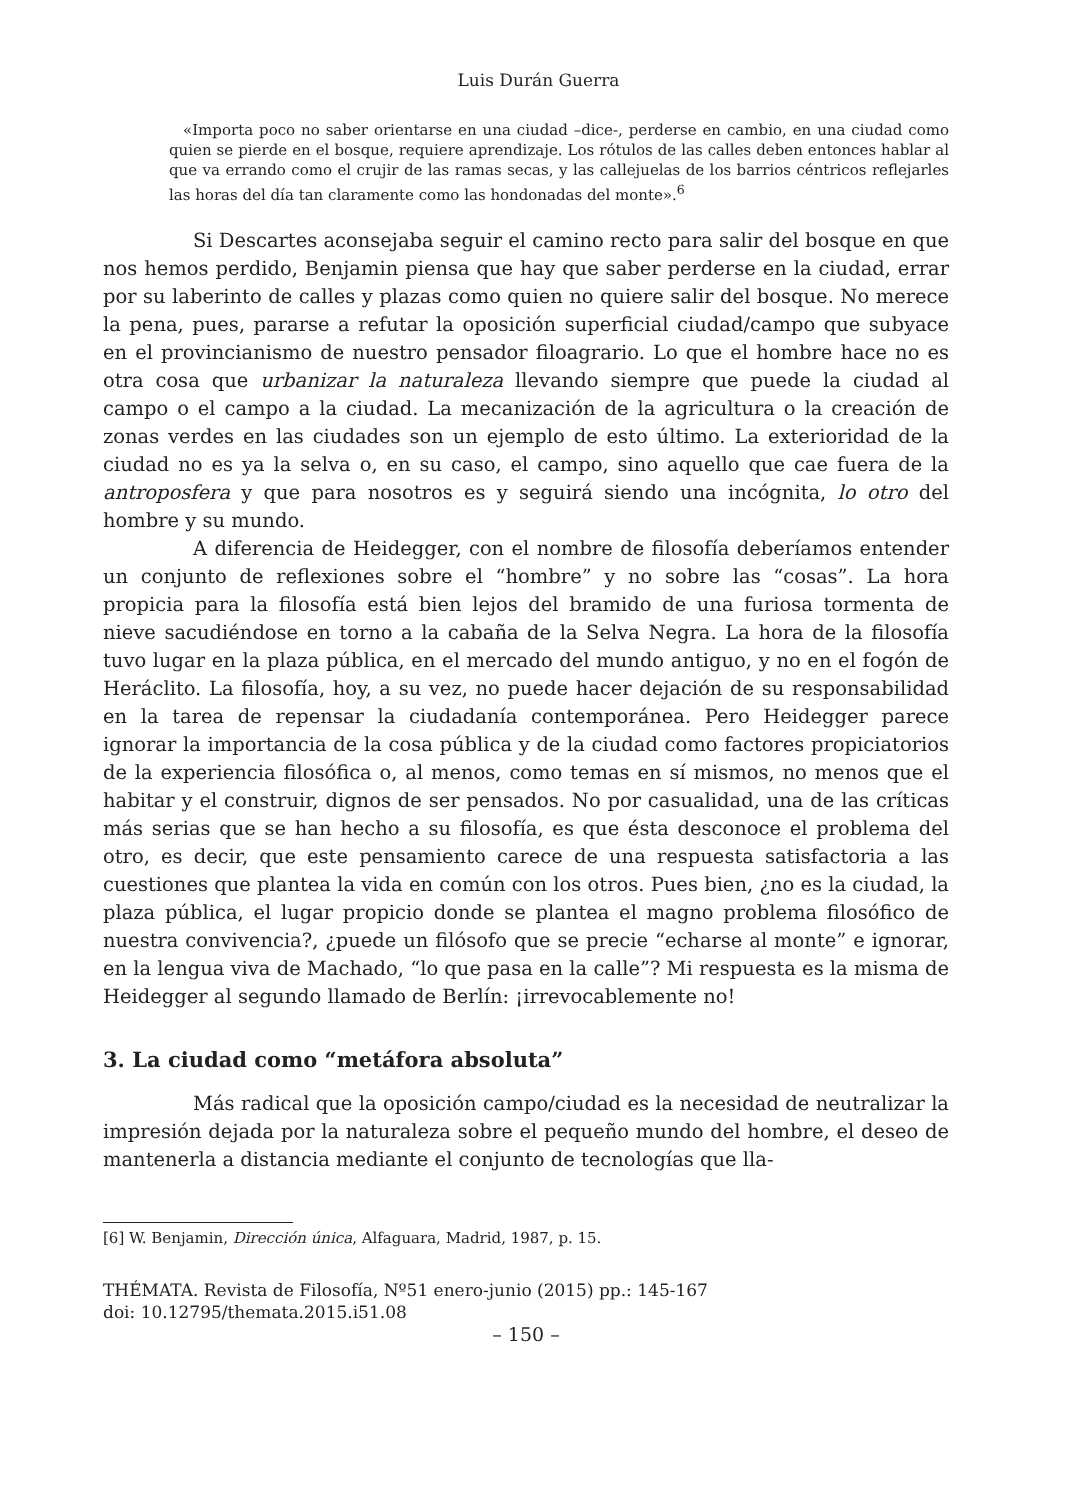Luis Durán Guerra
«Importa poco no saber orientarse en una ciudad –dice-, perderse en cambio, en una ciudad como quien se pierde en el bosque, requiere aprendizaje. Los rótulos de las calles deben entonces hablar al que va errando como el crujir de las ramas secas, y las callejuelas de los barrios céntricos reflejarles las horas del día tan claramente como las hondonadas del monte».<sup>6</sup>
Si Descartes aconsejaba seguir el camino recto para salir del bosque en que nos hemos perdido, Benjamin piensa que hay que saber perderse en la ciudad, errar por su laberinto de calles y plazas como quien no quiere salir del bosque. No merece la pena, pues, pararse a refutar la oposición superficial ciudad/campo que subyace en el provincianismo de nuestro pensador filoagrario. Lo que el hombre hace no es otra cosa que urbanizar la naturaleza llevando siempre que puede la ciudad al campo o el campo a la ciudad. La mecanización de la agricultura o la creación de zonas verdes en las ciudades son un ejemplo de esto último. La exterioridad de la ciudad no es ya la selva o, en su caso, el campo, sino aquello que cae fuera de la antroposfera y que para nosotros es y seguirá siendo una incógnita, lo otro del hombre y su mundo.
A diferencia de Heidegger, con el nombre de filosofía deberíamos entender un conjunto de reflexiones sobre el “hombre” y no sobre las “cosas”. La hora propicia para la filosofía está bien lejos del bramido de una furiosa tormenta de nieve sacudiéndose en torno a la cabaña de la Selva Negra. La hora de la filosofía tuvo lugar en la plaza pública, en el mercado del mundo antiguo, y no en el fogón de Heráclito. La filosofía, hoy, a su vez, no puede hacer dejación de su responsabilidad en la tarea de repensar la ciudadanía contemporánea. Pero Heidegger parece ignorar la importancia de la cosa pública y de la ciudad como factores propiciatorios de la experiencia filosófica o, al menos, como temas en sí mismos, no menos que el habitar y el construir, dignos de ser pensados. No por casualidad, una de las críticas más serias que se han hecho a su filosofía, es que ésta desconoce el problema del otro, es decir, que este pensamiento carece de una respuesta satisfactoria a las cuestiones que plantea la vida en común con los otros. Pues bien, ¿no es la ciudad, la plaza pública, el lugar propicio donde se plantea el magno problema filosófico de nuestra convivencia?, ¿puede un filósofo que se precie “echarse al monte” e ignorar, en la lengua viva de Machado, “lo que pasa en la calle”? Mi respuesta es la misma de Heidegger al segundo llamado de Berlín: ¡irrevocablemente no!
3. La ciudad como “metáfora absoluta”
Más radical que la oposición campo/ciudad es la necesidad de neutralizar la impresión dejada por la naturaleza sobre el pequeño mundo del hombre, el deseo de mantenerla a distancia mediante el conjunto de tecnologías que lla-
[6] W. Benjamin, Dirección única, Alfaguara, Madrid, 1987, p. 15.
THÉMATA. Revista de Filosofía, Nº51 enero-junio (2015) pp.: 145-167
doi: 10.12795/themata.2015.i51.08
– 150 –